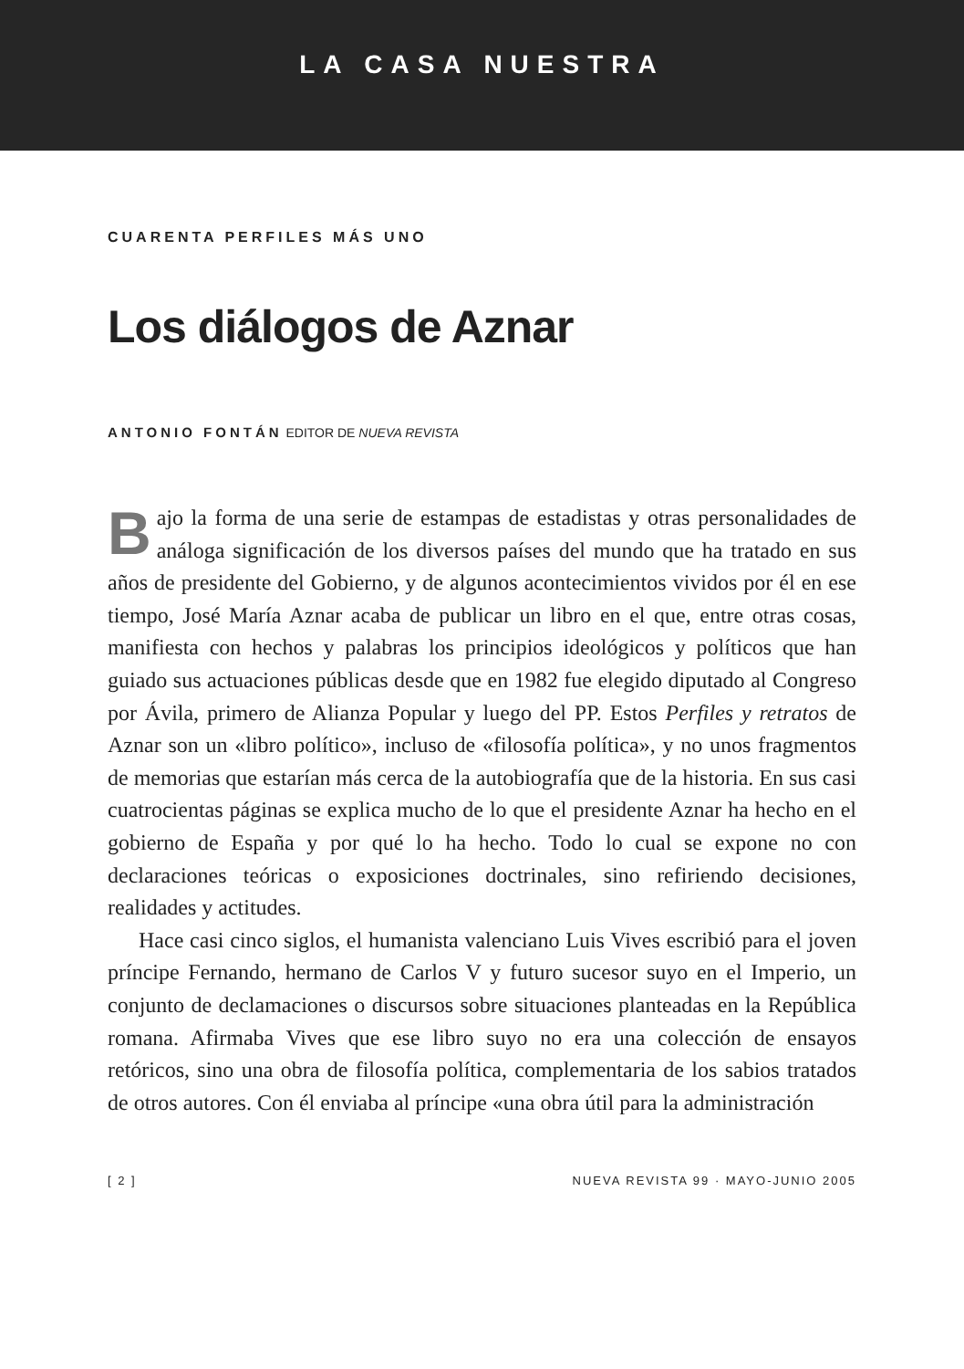LA CASA NUESTRA
CUARENTA PERFILES MÁS UNO
Los diálogos de Aznar
ANTONIO FONTÁN EDITOR DE NUEVA REVISTA
Bajo la forma de una serie de estampas de estadistas y otras personalidades de análoga significación de los diversos países del mundo que ha tratado en sus años de presidente del Gobierno, y de algunos acontecimientos vividos por él en ese tiempo, José María Aznar acaba de publicar un libro en el que, entre otras cosas, manifiesta con hechos y palabras los principios ideológicos y políticos que han guiado sus actuaciones públicas desde que en 1982 fue elegido diputado al Congreso por Ávila, primero de Alianza Popular y luego del PP. Estos Perfiles y retratos de Aznar son un «libro político», incluso de «filosofía política», y no unos fragmentos de memorias que estarían más cerca de la autobiografía que de la historia. En sus casi cuatrocientas páginas se explica mucho de lo que el presidente Aznar ha hecho en el gobierno de España y por qué lo ha hecho. Todo lo cual se expone no con declaraciones teóricas o exposiciones doctrinales, sino refiriendo decisiones, realidades y actitudes.
Hace casi cinco siglos, el humanista valenciano Luis Vives escribió para el joven príncipe Fernando, hermano de Carlos V y futuro sucesor suyo en el Imperio, un conjunto de declamaciones o discursos sobre situaciones planteadas en la República romana. Afirmaba Vives que ese libro suyo no era una colección de ensayos retóricos, sino una obra de filosofía política, complementaria de los sabios tratados de otros autores. Con él enviaba al príncipe «una obra útil para la administración
[ 2 ] NUEVA REVISTA 99 · MAYO-JUNIO 2005